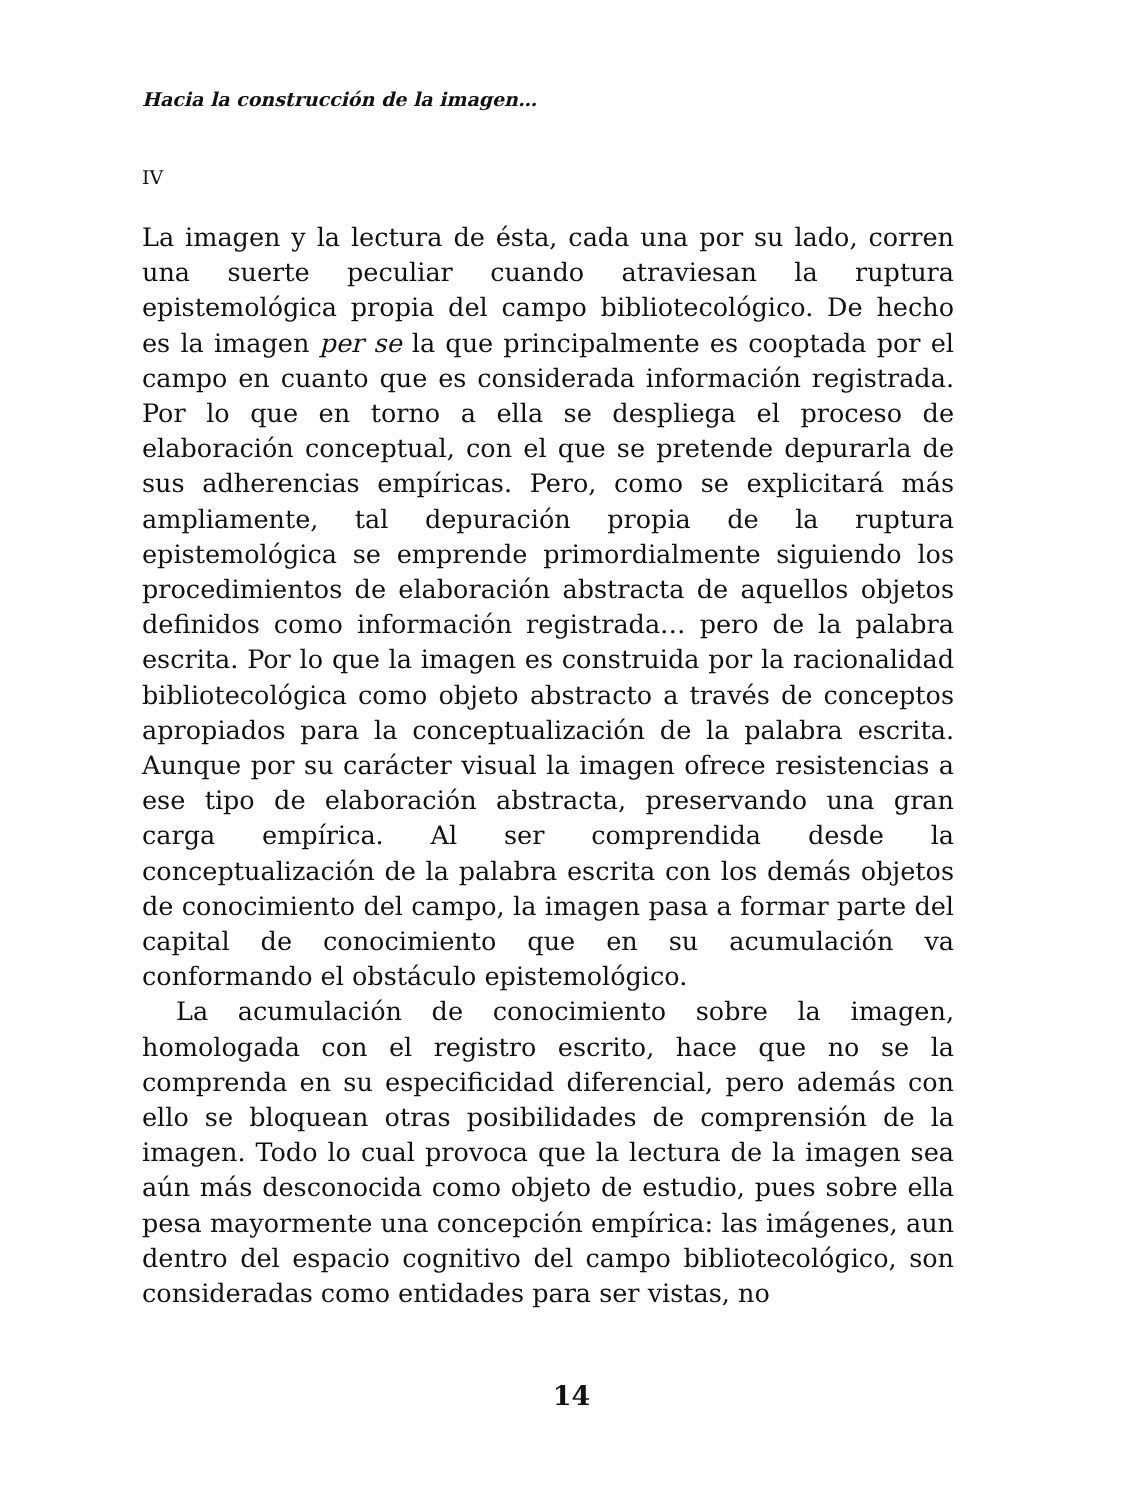Hacia la construcción de la imagen…
IV
La imagen y la lectura de ésta, cada una por su lado, corren una suerte peculiar cuando atraviesan la ruptura epistemológica propia del campo bibliotecológico. De hecho es la imagen per se la que principalmente es cooptada por el campo en cuanto que es considerada información registrada. Por lo que en torno a ella se despliega el proceso de elaboración conceptual, con el que se pretende depurarla de sus adherencias empíricas. Pero, como se explicitará más ampliamente, tal depuración propia de la ruptura epistemológica se emprende primordialmente siguiendo los procedimientos de elaboración abstracta de aquellos objetos definidos como información registrada… pero de la palabra escrita. Por lo que la imagen es construida por la racionalidad bibliotecológica como objeto abstracto a través de conceptos apropiados para la conceptualización de la palabra escrita. Aunque por su carácter visual la imagen ofrece resistencias a ese tipo de elaboración abstracta, preservando una gran carga empírica. Al ser comprendida desde la conceptualización de la palabra escrita con los demás objetos de conocimiento del campo, la imagen pasa a formar parte del capital de conocimiento que en su acumulación va conformando el obstáculo epistemológico.
La acumulación de conocimiento sobre la imagen, homologada con el registro escrito, hace que no se la comprenda en su especificidad diferencial, pero además con ello se bloquean otras posibilidades de comprensión de la imagen. Todo lo cual provoca que la lectura de la imagen sea aún más desconocida como objeto de estudio, pues sobre ella pesa mayormente una concepción empírica: las imágenes, aun dentro del espacio cognitivo del campo bibliotecológico, son consideradas como entidades para ser vistas, no
14